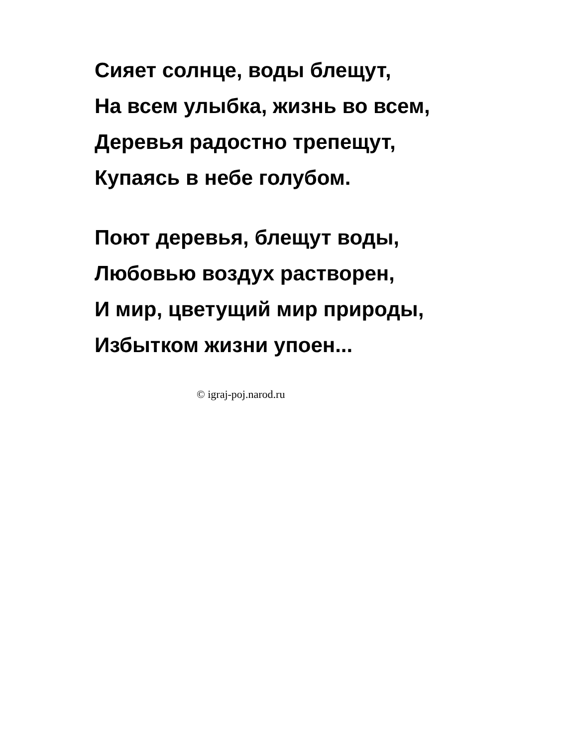Сияет солнце, воды блещут,
На всем улыбка, жизнь во всем,
Деревья радостно трепещут,
Купаясь в небе голубом.
Поют деревья, блещут воды,
Любовью воздух растворен,
И мир, цветущий мир природы,
Избытком жизни упоен...
© igraj-poj.narod.ru